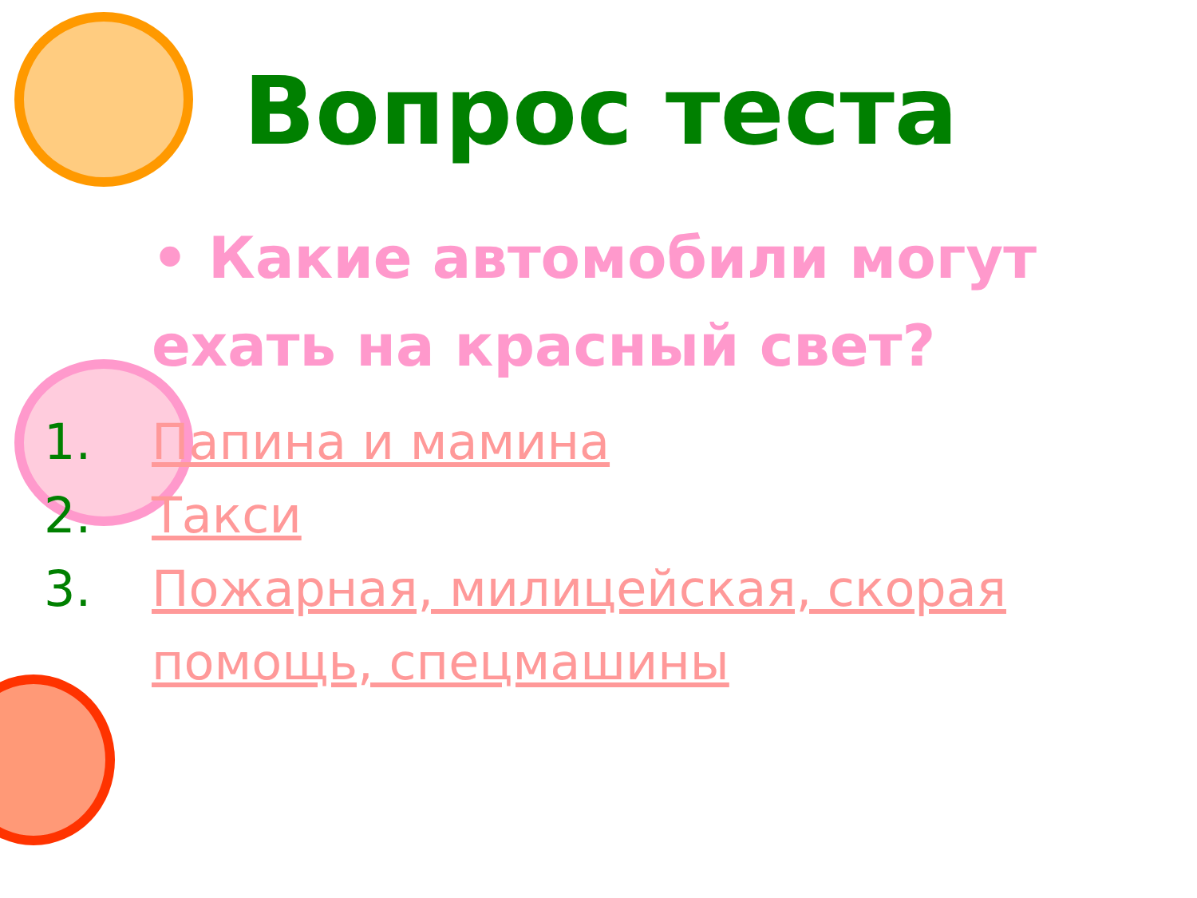Вопрос теста
• Какие автомобили могут ехать на красный свет?
1. Папина и мамина
2. Такси
3. Пожарная, милицейская, скорая помощь, спецмашины